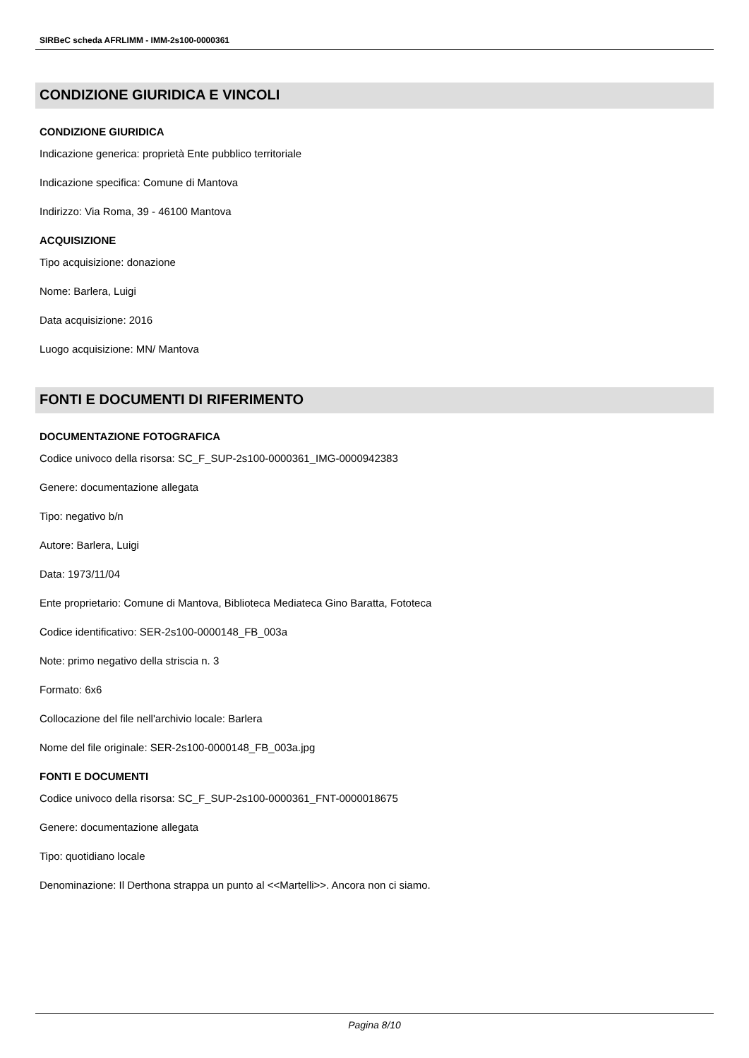SIRBeC scheda AFRLIMM - IMM-2s100-0000361
CONDIZIONE GIURIDICA E VINCOLI
CONDIZIONE GIURIDICA
Indicazione generica: proprietà Ente pubblico territoriale
Indicazione specifica: Comune di Mantova
Indirizzo: Via Roma, 39 - 46100 Mantova
ACQUISIZIONE
Tipo acquisizione: donazione
Nome: Barlera, Luigi
Data acquisizione: 2016
Luogo acquisizione: MN/ Mantova
FONTI E DOCUMENTI DI RIFERIMENTO
DOCUMENTAZIONE FOTOGRAFICA
Codice univoco della risorsa: SC_F_SUP-2s100-0000361_IMG-0000942383
Genere: documentazione allegata
Tipo: negativo b/n
Autore: Barlera, Luigi
Data: 1973/11/04
Ente proprietario: Comune di Mantova, Biblioteca Mediateca Gino Baratta, Fototeca
Codice identificativo: SER-2s100-0000148_FB_003a
Note: primo negativo della striscia n. 3
Formato: 6x6
Collocazione del file nell'archivio locale: Barlera
Nome del file originale: SER-2s100-0000148_FB_003a.jpg
FONTI E DOCUMENTI
Codice univoco della risorsa: SC_F_SUP-2s100-0000361_FNT-0000018675
Genere: documentazione allegata
Tipo: quotidiano locale
Denominazione: Il Derthona strappa un punto al <<Martelli>>. Ancora non ci siamo.
Pagina 8/10